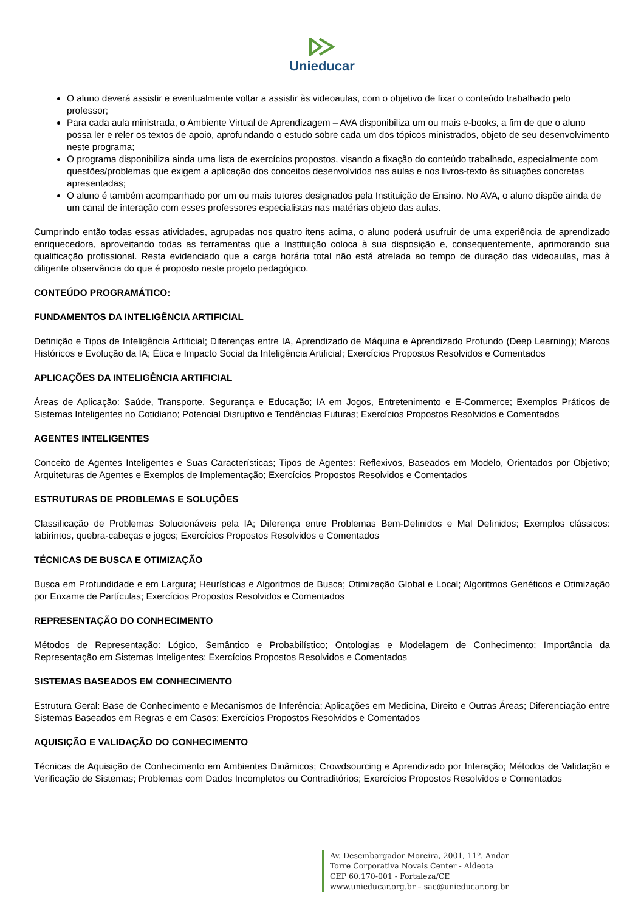Unieducar
O aluno deverá assistir e eventualmente voltar a assistir às videoaulas, com o objetivo de fixar o conteúdo trabalhado pelo professor;
Para cada aula ministrada, o Ambiente Virtual de Aprendizagem – AVA disponibiliza um ou mais e-books, a fim de que o aluno possa ler e reler os textos de apoio, aprofundando o estudo sobre cada um dos tópicos ministrados, objeto de seu desenvolvimento neste programa;
O programa disponibiliza ainda uma lista de exercícios propostos, visando a fixação do conteúdo trabalhado, especialmente com questões/problemas que exigem a aplicação dos conceitos desenvolvidos nas aulas e nos livros-texto às situações concretas apresentadas;
O aluno é também acompanhado por um ou mais tutores designados pela Instituição de Ensino. No AVA, o aluno dispõe ainda de um canal de interação com esses professores especialistas nas matérias objeto das aulas.
Cumprindo então todas essas atividades, agrupadas nos quatro itens acima, o aluno poderá usufruir de uma experiência de aprendizado enriquecedora, aproveitando todas as ferramentas que a Instituição coloca à sua disposição e, consequentemente, aprimorando sua qualificação profissional. Resta evidenciado que a carga horária total não está atrelada ao tempo de duração das videoaulas, mas à diligente observância do que é proposto neste projeto pedagógico.
CONTEÚDO PROGRAMÁTICO:
FUNDAMENTOS DA INTELIGÊNCIA ARTIFICIAL
Definição e Tipos de Inteligência Artificial; Diferenças entre IA, Aprendizado de Máquina e Aprendizado Profundo (Deep Learning); Marcos Históricos e Evolução da IA; Ética e Impacto Social da Inteligência Artificial; Exercícios Propostos Resolvidos e Comentados
APLICAÇÕES DA INTELIGÊNCIA ARTIFICIAL
Áreas de Aplicação: Saúde, Transporte, Segurança e Educação; IA em Jogos, Entretenimento e E-Commerce; Exemplos Práticos de Sistemas Inteligentes no Cotidiano; Potencial Disruptivo e Tendências Futuras; Exercícios Propostos Resolvidos e Comentados
AGENTES INTELIGENTES
Conceito de Agentes Inteligentes e Suas Características; Tipos de Agentes: Reflexivos, Baseados em Modelo, Orientados por Objetivo; Arquiteturas de Agentes e Exemplos de Implementação; Exercícios Propostos Resolvidos e Comentados
ESTRUTURAS DE PROBLEMAS E SOLUÇÕES
Classificação de Problemas Solucionáveis pela IA; Diferença entre Problemas Bem-Definidos e Mal Definidos; Exemplos clássicos: labirintos, quebra-cabeças e jogos; Exercícios Propostos Resolvidos e Comentados
TÉCNICAS DE BUSCA E OTIMIZAÇÃO
Busca em Profundidade e em Largura; Heurísticas e Algoritmos de Busca; Otimização Global e Local; Algoritmos Genéticos e Otimização por Enxame de Partículas; Exercícios Propostos Resolvidos e Comentados
REPRESENTAÇÃO DO CONHECIMENTO
Métodos de Representação: Lógico, Semântico e Probabilístico; Ontologias e Modelagem de Conhecimento; Importância da Representação em Sistemas Inteligentes; Exercícios Propostos Resolvidos e Comentados
SISTEMAS BASEADOS EM CONHECIMENTO
Estrutura Geral: Base de Conhecimento e Mecanismos de Inferência; Aplicações em Medicina, Direito e Outras Áreas; Diferenciação entre Sistemas Baseados em Regras e em Casos; Exercícios Propostos Resolvidos e Comentados
AQUISIÇÃO E VALIDAÇÃO DO CONHECIMENTO
Técnicas de Aquisição de Conhecimento em Ambientes Dinâmicos; Crowdsourcing e Aprendizado por Interação; Métodos de Validação e Verificação de Sistemas; Problemas com Dados Incompletos ou Contraditórios; Exercícios Propostos Resolvidos e Comentados
Av. Desembargador Moreira, 2001, 11º. Andar
Torre Corporativa Novais Center - Aldeota
CEP 60.170-001 - Fortaleza/CE
www.unieducar.org.br – sac@unieducar.org.br